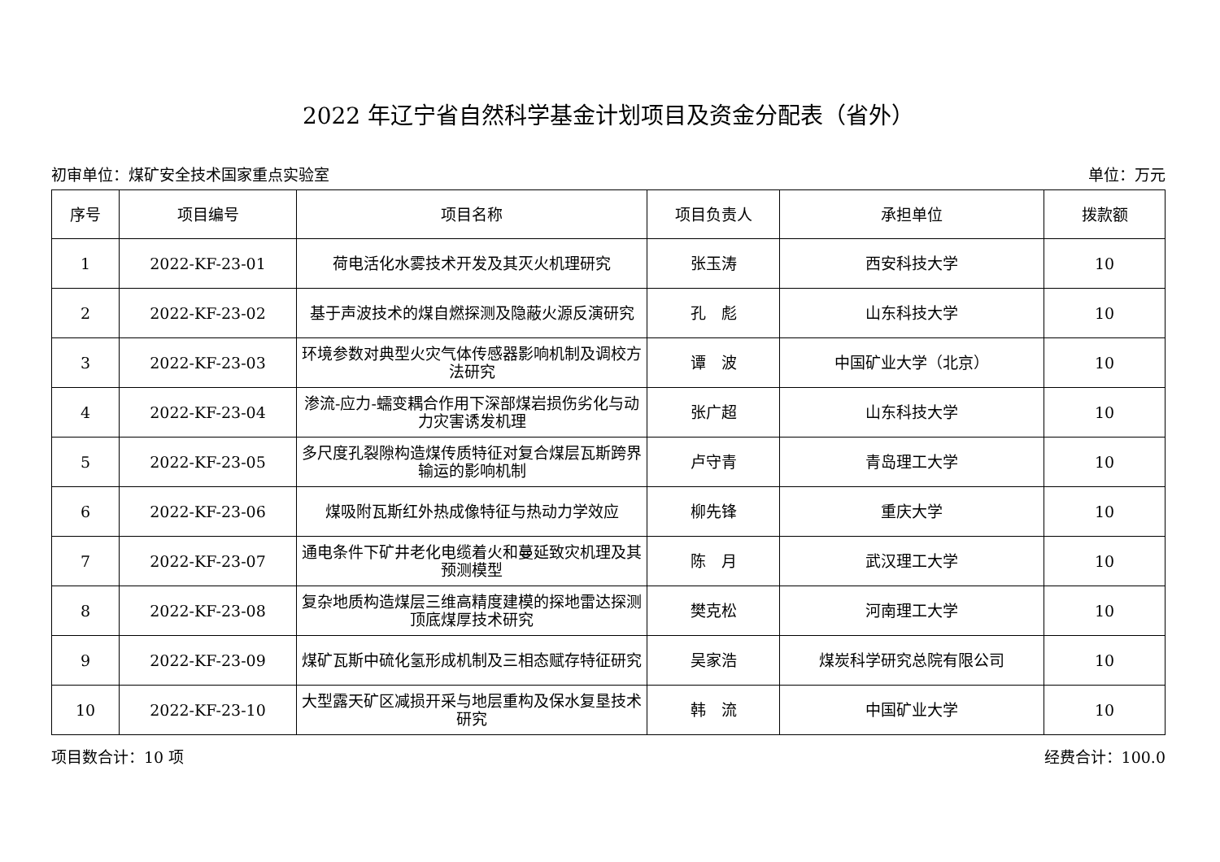2022 年辽宁省自然科学基金计划项目及资金分配表（省外）
初审单位：煤矿安全技术国家重点实验室 单位：万元
| 序号 | 项目编号 | 项目名称 | 项目负责人 | 承担单位 | 拨款额 |
| --- | --- | --- | --- | --- | --- |
| 1 | 2022-KF-23-01 | 荷电活化水雾技术开发及其灭火机理研究 | 张玉涛 | 西安科技大学 | 10 |
| 2 | 2022-KF-23-02 | 基于声波技术的煤自燃探测及隐蔽火源反演研究 | 孔 彪 | 山东科技大学 | 10 |
| 3 | 2022-KF-23-03 | 环境参数对典型火灾气体传感器影响机制及调校方法研究 | 谭 波 | 中国矿业大学（北京） | 10 |
| 4 | 2022-KF-23-04 | 渗流-应力-蠕变耦合作用下深部煤岩损伤劣化与动力灾害诱发机理 | 张广超 | 山东科技大学 | 10 |
| 5 | 2022-KF-23-05 | 多尺度孔裂隙构造煤传质特征对复合煤层瓦斯跨界输运的影响机制 | 卢守青 | 青岛理工大学 | 10 |
| 6 | 2022-KF-23-06 | 煤吸附瓦斯红外热成像特征与热动力学效应 | 柳先锋 | 重庆大学 | 10 |
| 7 | 2022-KF-23-07 | 通电条件下矿井老化电缆着火和蔓延致灾机理及其预测模型 | 陈 月 | 武汉理工大学 | 10 |
| 8 | 2022-KF-23-08 | 复杂地质构造煤层三维高精度建模的探地雷达探测顶底煤厚技术研究 | 樊克松 | 河南理工大学 | 10 |
| 9 | 2022-KF-23-09 | 煤矿瓦斯中硫化氢形成机制及三相态赋存特征研究 | 吴家浩 | 煤炭科学研究总院有限公司 | 10 |
| 10 | 2022-KF-23-10 | 大型露天矿区减损开采与地层重构及保水复垦技术研究 | 韩 流 | 中国矿业大学 | 10 |
项目数合计：10 项 经费合计：100.0